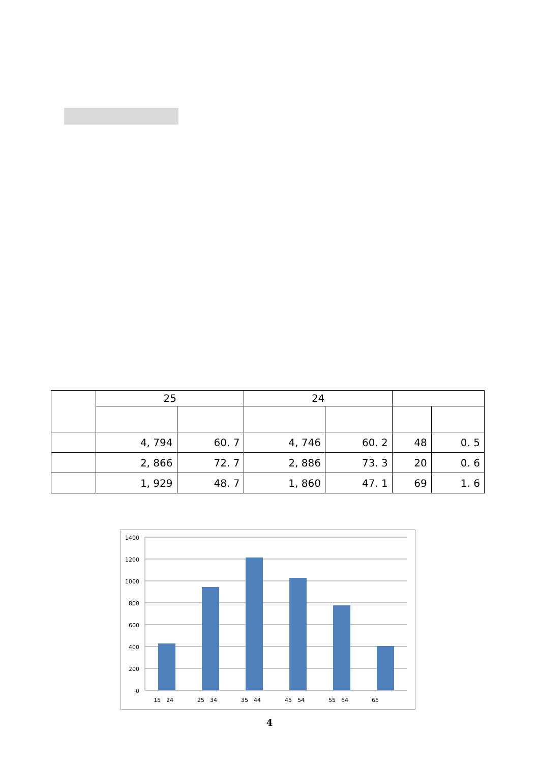| | 25 | | 24 | | | |
| --- | --- | --- | --- | --- | --- | --- |
| | 4, 794 | 60. 7 | 4, 746 | 60. 2 | 48 | 0. 5 |
| | 2, 866 | 72. 7 | 2, 886 | 73. 3 | 20 | 0. 6 |
| | 1, 929 | 48. 7 | 1, 860 | 47. 1 | 69 | 1. 6 |
1400
1200
1000
800
600
400
200
0
15　24
25　34
35　44
45　54
55　64
65
4